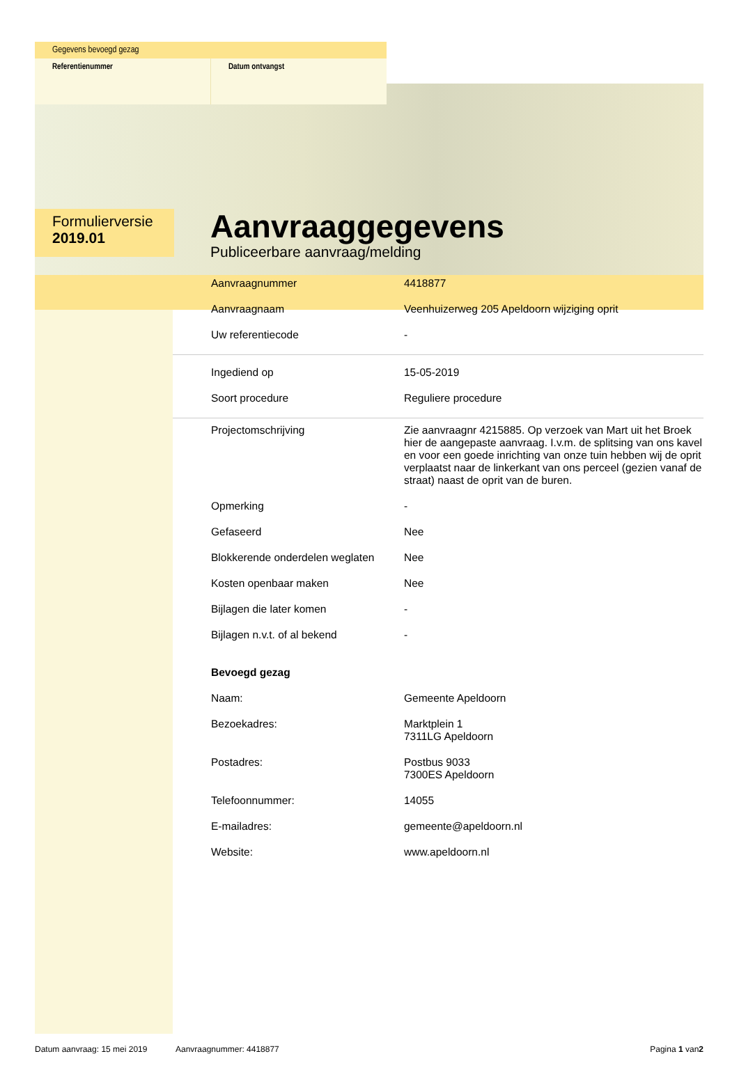Gegevens bevoegd gezag
Referentienummer Datum ontvangst
Formulierversie
2019.01
Aanvraaggegevens
Publiceerbare aanvraag/melding
Aanvraagnummer 4418877
Aanvraagnaam Veenhuizerweg 205 Apeldoorn wijziging oprit
Uw referentiecode -
Ingediend op 15-05-2019
Soort procedure Reguliere procedure
Projectomschrijving Zie aanvraagnr 4215885. Op verzoek van Mart uit het Broek hier de aangepaste aanvraag. I.v.m. de splitsing van ons kavel en voor een goede inrichting van onze tuin hebben wij de oprit verplaatst naar de linkerkant van ons perceel (gezien vanaf de straat) naast de oprit van de buren.
Opmerking -
Gefaseerd Nee
Blokkerende onderdelen weglaten
Nee
Kosten openbaar maken Nee
Bijlagen die later komen -
Bijlagen n.v.t. of al bekend -
Bevoegd gezag
Naam: Gemeente Apeldoorn
Bezoekadres: Marktplein 1
7311LG Apeldoorn
Postadres: Postbus 9033
7300ES Apeldoorn
Telefoonnummer: 14055
E-mailadres: gemeente@apeldoorn.nl
Website: www.apeldoorn.nl
Datum aanvraag: 15 mei 2019 Aanvraagnummer: 4418877 Pagina 1 van2